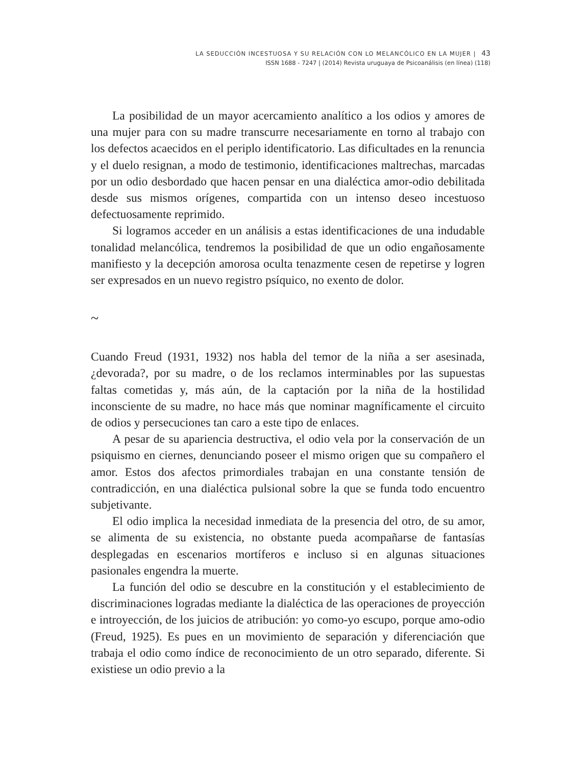LA SEDUCCIÓN INCESTUOSA Y SU RELACIÓN CON LO MELANCÓLICO EN LA MUJER | 43
ISSN 1688 - 7247 | (2014) Revista uruguaya de Psicoanálisis (en línea) (118)
La posibilidad de un mayor acercamiento analítico a los odios y amores de una mujer para con su madre transcurre necesariamente en torno al trabajo con los defectos acaecidos en el periplo identificatorio. Las dificultades en la renuncia y el duelo resignan, a modo de testimonio, identificaciones maltrechas, marcadas por un odio desbordado que hacen pensar en una dialéctica amor-odio debilitada desde sus mismos orígenes, compartida con un intenso deseo incestuoso defectuosamente reprimido.
Si logramos acceder en un análisis a estas identificaciones de una indudable tonalidad melancólica, tendremos la posibilidad de que un odio engañosamente manifiesto y la decepción amorosa oculta tenazmente cesen de repetirse y logren ser expresados en un nuevo registro psíquico, no exento de dolor.
~
Cuando Freud (1931, 1932) nos habla del temor de la niña a ser asesinada, ¿devorada?, por su madre, o de los reclamos interminables por las supuestas faltas cometidas y, más aún, de la captación por la niña de la hostilidad inconsciente de su madre, no hace más que nominar magníficamente el circuito de odios y persecuciones tan caro a este tipo de enlaces.
A pesar de su apariencia destructiva, el odio vela por la conservación de un psiquismo en ciernes, denunciando poseer el mismo origen que su compañero el amor. Estos dos afectos primordiales trabajan en una constante tensión de contradicción, en una dialéctica pulsional sobre la que se funda todo encuentro subjetivante.
El odio implica la necesidad inmediata de la presencia del otro, de su amor, se alimenta de su existencia, no obstante pueda acompañarse de fantasías desplegadas en escenarios mortíferos e incluso si en algunas situaciones pasionales engendra la muerte.
La función del odio se descubre en la constitución y el establecimiento de discriminaciones logradas mediante la dialéctica de las operaciones de proyección e introyección, de los juicios de atribución: yo como-yo escupo, porque amo-odio (Freud, 1925). Es pues en un movimiento de separación y diferenciación que trabaja el odio como índice de reconocimiento de un otro separado, diferente. Si existiese un odio previo a la